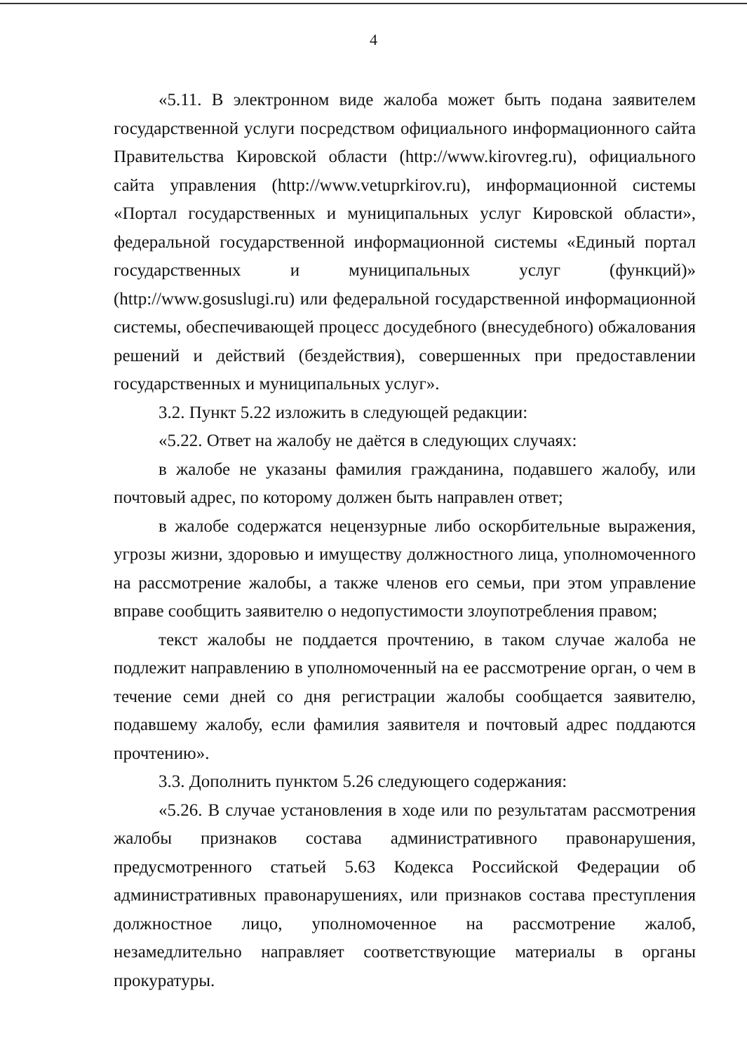4
«5.11. В электронном виде жалоба может быть подана заявителем государственной услуги посредством официального информационного сайта Правительства Кировской области (http://www.kirovreg.ru), официального сайта управления (http://www.vetuprkirov.ru), информационной системы «Портал государственных и муниципальных услуг Кировской области», федеральной государственной информационной системы «Единый портал государственных и муниципальных услуг (функций)» (http://www.gosuslugi.ru) или федеральной государственной информационной системы, обеспечивающей процесс досудебного (внесудебного) обжалования решений и действий (бездействия), совершенных при предоставлении государственных и муниципальных услуг».
3.2. Пункт 5.22 изложить в следующей редакции:
«5.22. Ответ на жалобу не даётся в следующих случаях:
в жалобе не указаны фамилия гражданина, подавшего жалобу, или почтовый адрес, по которому должен быть направлен ответ;
в жалобе содержатся нецензурные либо оскорбительные выражения, угрозы жизни, здоровью и имуществу должностного лица, уполномоченного на рассмотрение жалобы, а также членов его семьи, при этом управление вправе сообщить заявителю о недопустимости злоупотребления правом;
текст жалобы не поддается прочтению, в таком случае жалоба не подлежит направлению в уполномоченный на ее рассмотрение орган, о чем в течение семи дней со дня регистрации жалобы сообщается заявителю, подавшему жалобу, если фамилия заявителя и почтовый адрес поддаются прочтению».
3.3. Дополнить пунктом 5.26 следующего содержания:
«5.26. В случае установления в ходе или по результатам рассмотрения жалобы признаков состава административного правонарушения, предусмотренного статьей 5.63 Кодекса Российской Федерации об административных правонарушениях, или признаков состава преступления должностное лицо, уполномоченное на рассмотрение жалоб, незамедлительно направляет соответствующие материалы в органы прокуратуры.